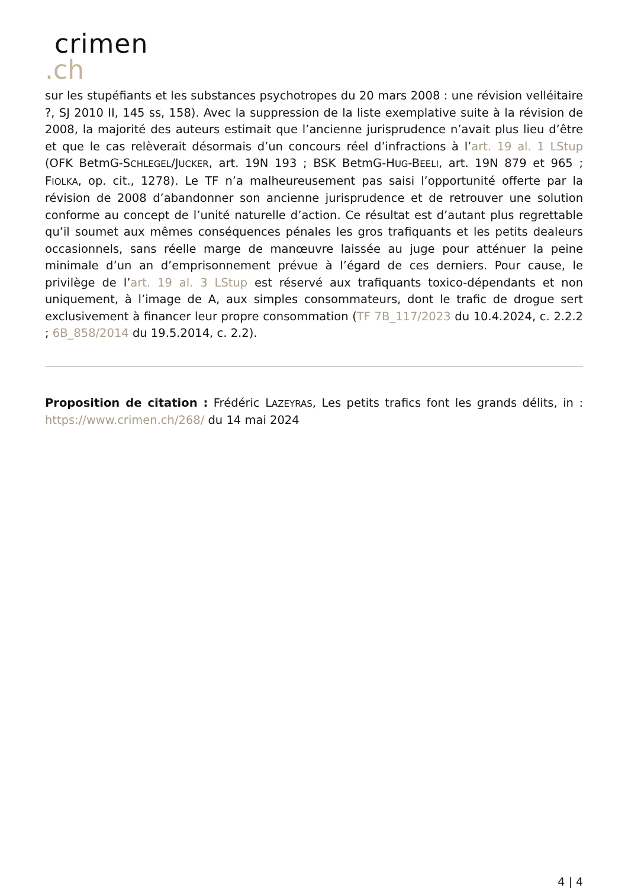crimen
.ch
sur les stupéfiants et les substances psychotropes du 20 mars 2008 : une révision velléitaire ?, SJ 2010 II, 145 ss, 158). Avec la suppression de la liste exemplative suite à la révision de 2008, la majorité des auteurs estimait que l’ancienne jurisprudence n’avait plus lieu d’être et que le cas relèverait désormais d’un concours réel d’infractions à l’art. 19 al. 1 LStup (OFK BetmG-SCHLEGEL/JUCKER, art. 19N 193 ; BSK BetmG-HUG-BEELI, art. 19N 879 et 965 ; FIOLKA, op. cit., 1278). Le TF n’a malheureusement pas saisi l’opportunité offerte par la révision de 2008 d’abandonner son ancienne jurisprudence et de retrouver une solution conforme au concept de l’unité naturelle d’action. Ce résultat est d’autant plus regrettable qu’il soumet aux mêmes conséquences pénales les gros trafiquants et les petits dealeurs occasionnels, sans réelle marge de manœuvre laissée au juge pour atténuer la peine minimale d’un an d’emprisonnement prévue à l’égard de ces derniers. Pour cause, le privilège de l’art. 19 al. 3 LStup est réservé aux trafiquants toxico-dépendants et non uniquement, à l’image de A, aux simples consommateurs, dont le trafic de drogue sert exclusivement à financer leur propre consommation (TF 7B_117/2023 du 10.4.2024, c. 2.2.2 ; 6B_858/2014 du 19.5.2014, c. 2.2).
Proposition de citation : Frédéric LAZEYRAS, Les petits trafics font les grands délits, in : https://www.crimen.ch/268/ du 14 mai 2024
4 | 4